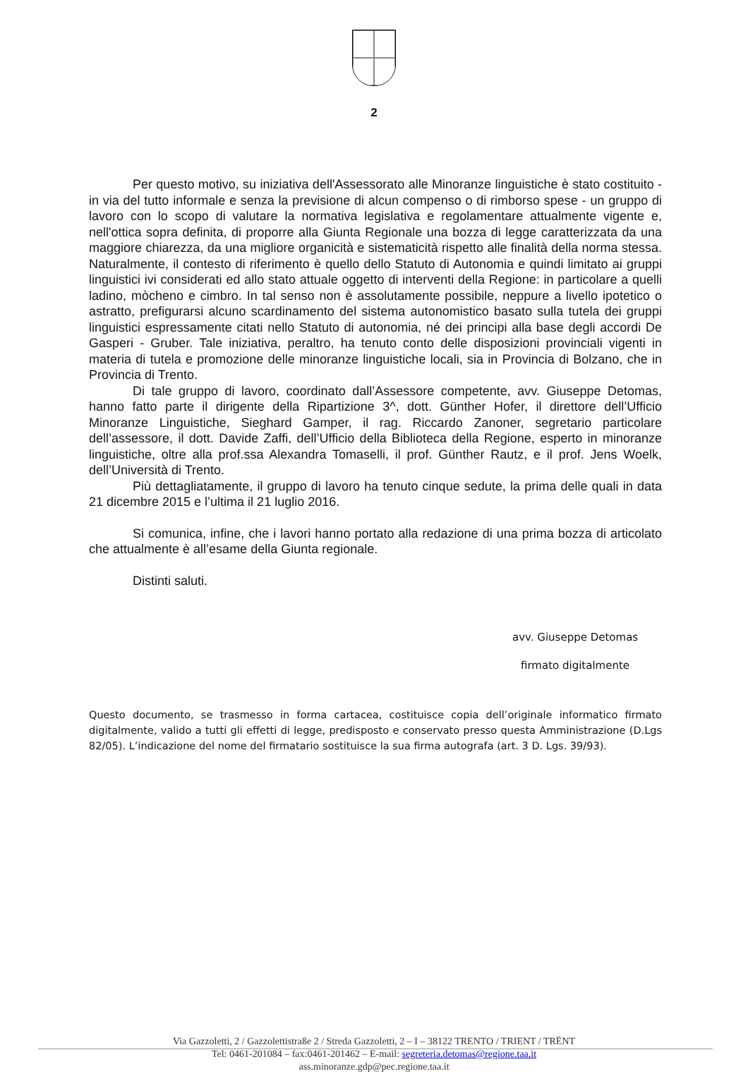2
Per questo motivo, su iniziativa dell'Assessorato alle Minoranze linguistiche è stato costituito - in via del tutto informale e senza la previsione di alcun compenso o di rimborso spese - un gruppo di lavoro con lo scopo di valutare la normativa legislativa e regolamentare attualmente vigente e, nell'ottica sopra definita, di proporre alla Giunta Regionale una bozza di legge caratterizzata da una maggiore chiarezza, da una migliore organicità e sistematicità rispetto alle finalità della norma stessa. Naturalmente, il contesto di riferimento è quello dello Statuto di Autonomia e quindi limitato ai gruppi linguistici ivi considerati ed allo stato attuale oggetto di interventi della Regione: in particolare a quelli ladino, mòcheno e cimbro. In tal senso non è assolutamente possibile, neppure a livello ipotetico o astratto, prefigurarsi alcuno scardinamento del sistema autonomistico basato sulla tutela dei gruppi linguistici espressamente citati nello Statuto di autonomia, né dei principi alla base degli accordi De Gasperi - Gruber. Tale iniziativa, peraltro, ha tenuto conto delle disposizioni provinciali vigenti in materia di tutela e promozione delle minoranze linguistiche locali, sia in Provincia di Bolzano, che in Provincia di Trento.
Di tale gruppo di lavoro, coordinato dall’Assessore competente, avv. Giuseppe Detomas, hanno fatto parte il dirigente della Ripartizione 3^, dott. Günther Hofer, il direttore dell’Ufficio Minoranze Linguistiche, Sieghard Gamper, il rag. Riccardo Zanoner, segretario particolare dell’assessore, il dott. Davide Zaffi, dell’Ufficio della Biblioteca della Regione, esperto in minoranze linguistiche, oltre alla prof.ssa Alexandra Tomaselli, il prof. Günther Rautz, e il prof. Jens Woelk, dell’Università di Trento.
Più dettagliatamente, il gruppo di lavoro ha tenuto cinque sedute, la prima delle quali in data 21 dicembre 2015 e l’ultima il 21 luglio 2016.
Si comunica, infine, che i lavori hanno portato alla redazione di una prima bozza di articolato che attualmente è all’esame della Giunta regionale.
Distinti saluti.
avv. Giuseppe Detomas
firmato digitalmente
Questo documento, se trasmesso in forma cartacea, costituisce copia dell’originale informatico firmato digitalmente, valido a tutti gli effetti di legge, predisposto e conservato presso questa Amministrazione (D.Lgs 82/05). L’indicazione del nome del firmatario sostituisce la sua firma autografa (art. 3 D. Lgs. 39/93).
Via Gazzoletti, 2 / Gazzolettistraße 2 / Streda Gazzoletti, 2 – I – 38122 TRENTO / TRIENT / TRËNT
Tel: 0461-201084 – fax:0461-201462 – E-mail: segreteria.detomas@regione.taa.it
ass.minoranze.gdp@pec.regione.taa.it